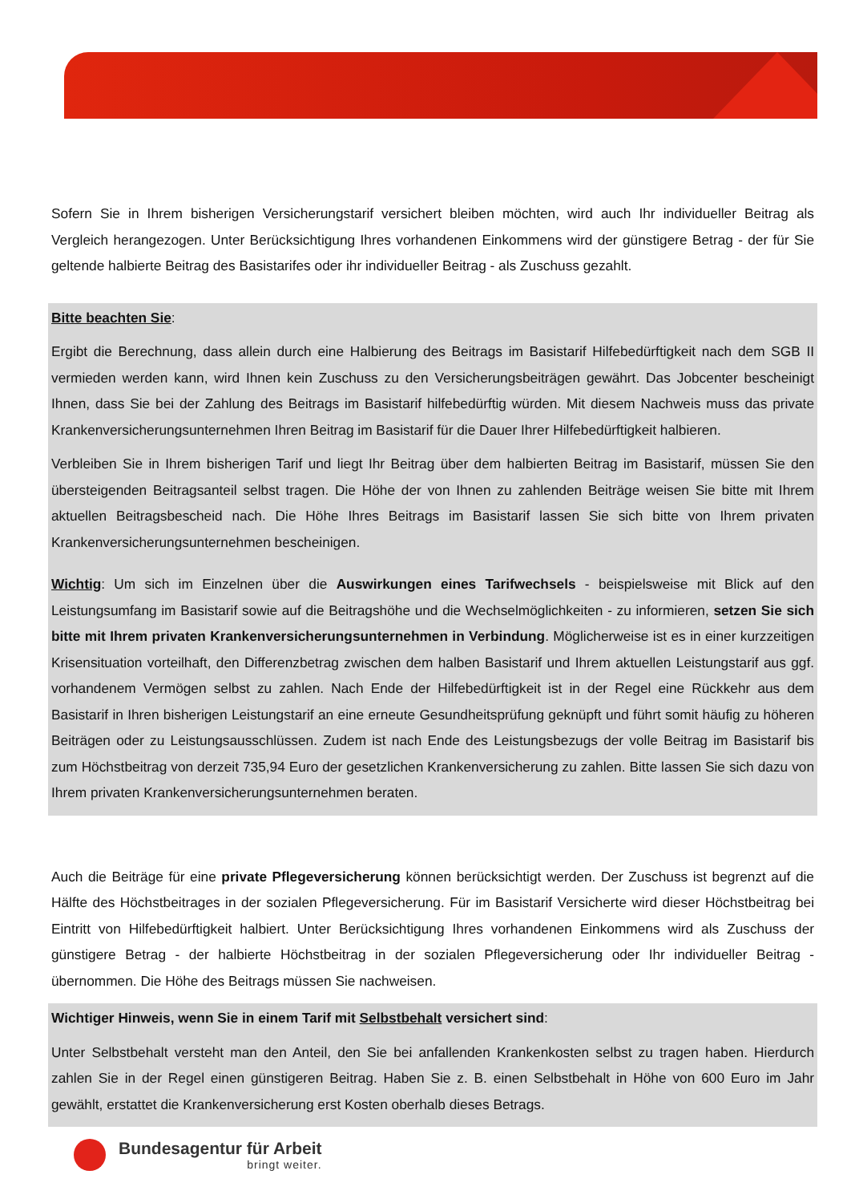Sofern Sie in Ihrem bisherigen Versicherungstarif versichert bleiben möchten, wird auch Ihr individueller Beitrag als Vergleich herangezogen. Unter Berücksichtigung Ihres vorhandenen Einkommens wird der günstigere Betrag - der für Sie geltende halbierte Beitrag des Basistarifes oder ihr individueller Beitrag - als Zuschuss gezahlt.
Bitte beachten Sie:
Ergibt die Berechnung, dass allein durch eine Halbierung des Beitrags im Basistarif Hilfebedürftigkeit nach dem SGB II vermieden werden kann, wird Ihnen kein Zuschuss zu den Versicherungsbeiträgen gewährt. Das Jobcenter bescheinigt Ihnen, dass Sie bei der Zahlung des Beitrags im Basistarif hilfebedürftig würden. Mit diesem Nachweis muss das private Krankenversicherungsunternehmen Ihren Beitrag im Basistarif für die Dauer Ihrer Hilfebedürftigkeit halbieren.
Verbleiben Sie in Ihrem bisherigen Tarif und liegt Ihr Beitrag über dem halbierten Beitrag im Basistarif, müssen Sie den übersteigenden Beitragsanteil selbst tragen. Die Höhe der von Ihnen zu zahlenden Beiträge weisen Sie bitte mit Ihrem aktuellen Beitragsbescheid nach. Die Höhe Ihres Beitrags im Basistarif lassen Sie sich bitte von Ihrem privaten Krankenversicherungsunternehmen bescheinigen.
Wichtig: Um sich im Einzelnen über die Auswirkungen eines Tarifwechsels - beispielsweise mit Blick auf den Leistungsumfang im Basistarif sowie auf die Beitragshöhe und die Wechselmöglichkeiten - zu informieren, setzen Sie sich bitte mit Ihrem privaten Krankenversicherungsunternehmen in Verbindung. Möglicherweise ist es in einer kurzzeitigen Krisensituation vorteilhaft, den Differenzbetrag zwischen dem halben Basistarif und Ihrem aktuellen Leistungstarif aus ggf. vorhandenem Vermögen selbst zu zahlen. Nach Ende der Hilfebedürftigkeit ist in der Regel eine Rückkehr aus dem Basistarif in Ihren bisherigen Leistungstarif an eine erneute Gesundheitsprüfung geknüpft und führt somit häufig zu höheren Beiträgen oder zu Leistungsausschlüssen. Zudem ist nach Ende des Leistungsbezugs der volle Beitrag im Basistarif bis zum Höchstbeitrag von derzeit 735,94 Euro der gesetzlichen Krankenversicherung zu zahlen. Bitte lassen Sie sich dazu von Ihrem privaten Krankenversicherungsunternehmen beraten.
Auch die Beiträge für eine private Pflegeversicherung können berücksichtigt werden. Der Zuschuss ist begrenzt auf die Hälfte des Höchstbeitrages in der sozialen Pflegeversicherung. Für im Basistarif Versicherte wird dieser Höchstbeitrag bei Eintritt von Hilfebedürftigkeit halbiert. Unter Berücksichtigung Ihres vorhandenen Einkommens wird als Zuschuss der günstigere Betrag - der halbierte Höchstbeitrag in der sozialen Pflegeversicherung oder Ihr individueller Beitrag - übernommen. Die Höhe des Beitrags müssen Sie nachweisen.
Wichtiger Hinweis, wenn Sie in einem Tarif mit Selbstbehalt versichert sind:
Unter Selbstbehalt versteht man den Anteil, den Sie bei anfallenden Krankenkosten selbst zu tragen haben. Hierdurch zahlen Sie in der Regel einen günstigeren Beitrag. Haben Sie z. B. einen Selbstbehalt in Höhe von 600 Euro im Jahr gewählt, erstattet die Krankenversicherung erst Kosten oberhalb dieses Betrags.
Bundesagentur für Arbeit
bringt weiter.